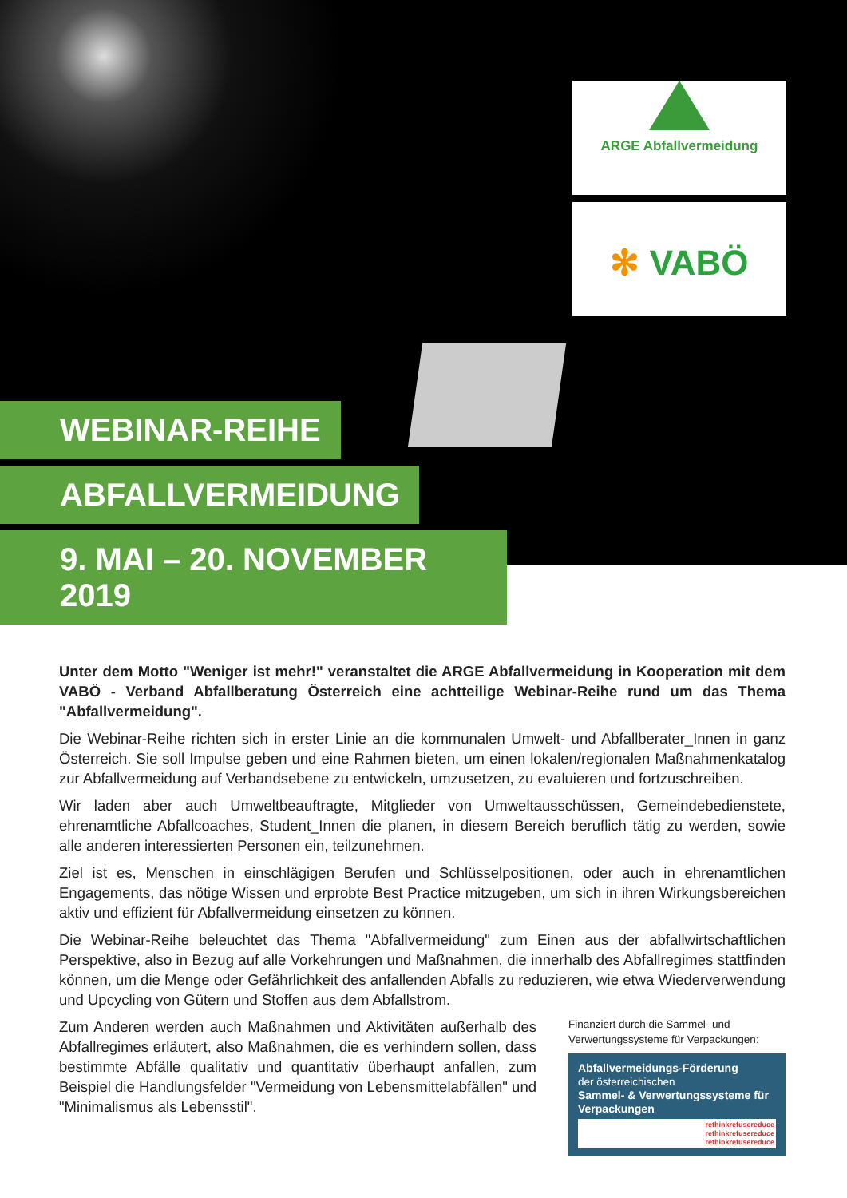ARGE Abfallvermeidung
✻ VABÖ
WEBINAR-REIHE
ABFALLVERMEIDUNG
9. MAI – 20. NOVEMBER 2019
Unter dem Motto "Weniger ist mehr!" veranstaltet die ARGE Abfallvermeidung in Kooperation mit dem VABÖ - Verband Abfallberatung Österreich eine achtteilige Webinar-Reihe rund um das Thema "Abfallvermeidung".
Die Webinar-Reihe richten sich in erster Linie an die kommunalen Umwelt- und Abfallberater_Innen in ganz Österreich. Sie soll Impulse geben und eine Rahmen bieten, um einen lokalen/regionalen Maßnahmenkatalog zur Abfallvermeidung auf Verbandsebene zu entwickeln, umzusetzen, zu evaluieren und fortzuschreiben.
Wir laden aber auch Umweltbeauftragte, Mitglieder von Umweltausschüssen, Gemeindebedienstete, ehrenamtliche Abfallcoaches, Student_Innen die planen, in diesem Bereich beruflich tätig zu werden, sowie alle anderen interessierten Personen ein, teilzunehmen.
Ziel ist es, Menschen in einschlägigen Berufen und Schlüsselpositionen, oder auch in ehrenamtlichen Engagements, das nötige Wissen und erprobte Best Practice mitzugeben, um sich in ihren Wirkungsbereichen aktiv und effizient für Abfallvermeidung einsetzen zu können.
Die Webinar-Reihe beleuchtet das Thema "Abfallvermeidung" zum Einen aus der abfallwirtschaftlichen Perspektive, also in Bezug auf alle Vorkehrungen und Maßnahmen, die innerhalb des Abfallregimes stattfinden können, um die Menge oder Gefährlichkeit des anfallenden Abfalls zu reduzieren, wie etwa Wiederverwendung und Upcycling von Gütern und Stoffen aus dem Abfallstrom.
Zum Anderen werden auch Maßnahmen und Aktivitäten außerhalb des Abfallregimes erläutert, also Maßnahmen, die es verhindern sollen, dass bestimmte Abfälle qualitativ und quantitativ überhaupt anfallen, zum Beispiel die Handlungsfelder "Vermeidung von Lebensmittelabfällen" und "Minimalismus als Lebensstil".
Finanziert durch die Sammel- und Verwertungssysteme für Verpackungen:
Abfallvermeidungs-Förderung
der österreichischen
Sammel- & Verwertungssysteme für Verpackungen
rethinkrefusereduce
rethinkrefusereduce
rethinkrefusereduce